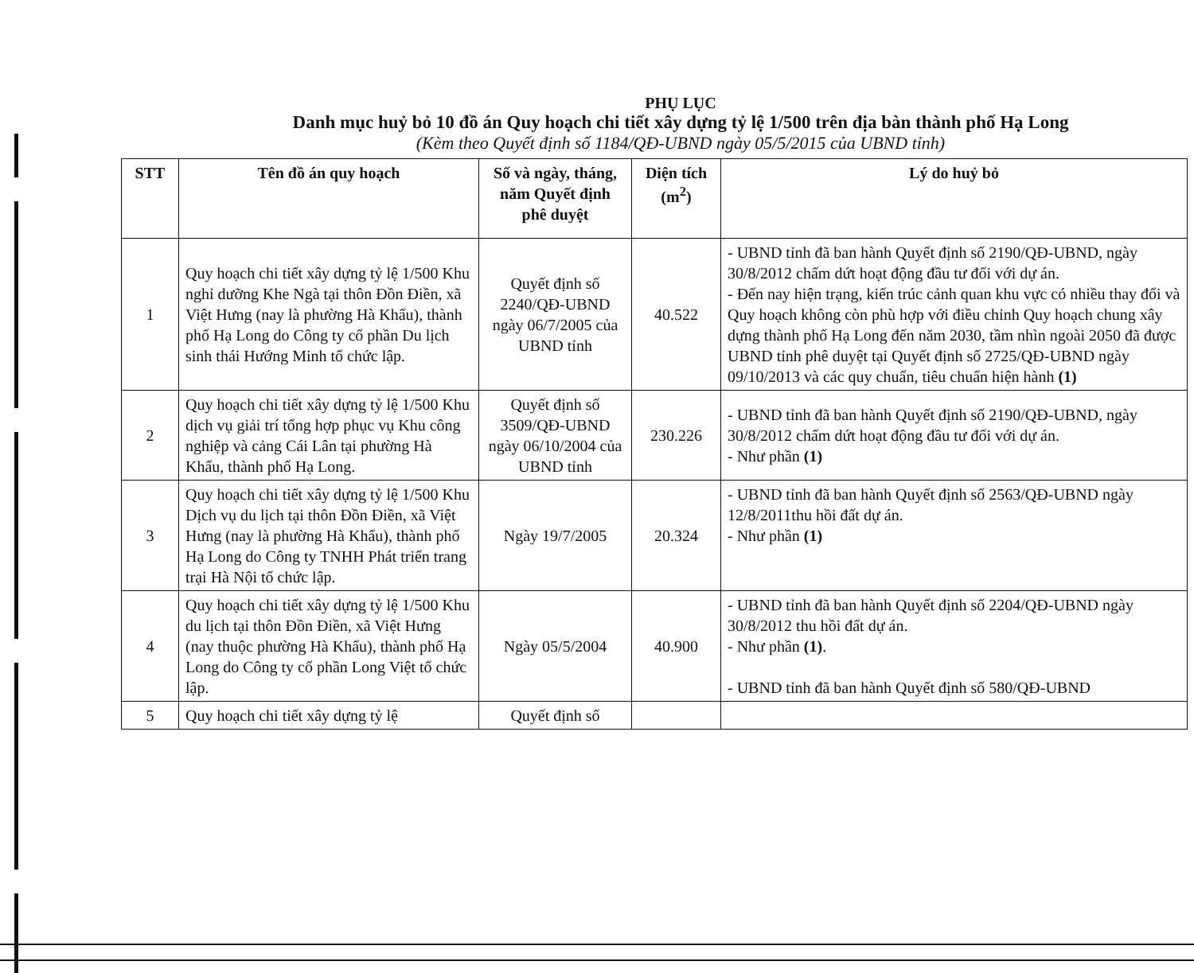PHỤ LỤC
Danh mục huỷ bỏ 10 đồ án Quy hoạch chi tiết xây dựng tỷ lệ 1/500 trên địa bàn thành phố Hạ Long
(Kèm theo Quyết định số 1184/QĐ-UBND ngày 05/5/2015 của UBND tỉnh)
| STT | Tên đồ án quy hoạch | Số và ngày, tháng, năm Quyết định phê duyệt | Diện tích (m<sup>2</sup>) | Lý do huỷ bỏ |
| --- | --- | --- | --- | --- |
| 1 | Quy hoạch chi tiết xây dựng tỷ lệ 1/500 Khu nghỉ dưỡng Khe Ngà tại thôn Đồn Điền, xã Việt Hưng (nay là phường Hà Khẩu), thành phố Hạ Long do Công ty cổ phần Du lịch sinh thái Hướng Minh tổ chức lập. | Quyết định số 2240/QĐ-UBND ngày 06/7/2005 của UBND tỉnh | 40.522 | - UBND tỉnh đã ban hành Quyết định số 2190/QĐ-UBND, ngày 30/8/2012 chấm dứt hoạt động đầu tư đối với dự án. - Đến nay hiện trạng, kiến trúc cảnh quan khu vực có nhiều thay đổi và Quy hoạch không còn phù hợp với điều chỉnh Quy hoạch chung xây dựng thành phố Hạ Long đến năm 2030, tầm nhìn ngoài 2050 đã được UBND tỉnh phê duyệt tại Quyết định số 2725/QĐ-UBND ngày 09/10/2013 và các quy chuẩn, tiêu chuẩn hiện hành (1) |
| 2 | Quy hoạch chi tiết xây dựng tỷ lệ 1/500 Khu dịch vụ giải trí tổng hợp phục vụ Khu công nghiệp và cảng Cái Lân tại phường Hà Khẩu, thành phố Hạ Long. | Quyết định số 3509/QĐ-UBND ngày 06/10/2004 của UBND tỉnh | 230.226 | - UBND tỉnh đã ban hành Quyết định số 2190/QĐ-UBND, ngày 30/8/2012 chấm dứt hoạt động đầu tư đối với dự án. - Như phần (1) |
| 3 | Quy hoạch chi tiết xây dựng tỷ lệ 1/500 Khu Dịch vụ du lịch tại thôn Đồn Điền, xã Việt Hưng (nay là phường Hà Khẩu), thành phố Hạ Long do Công ty TNHH Phát triển trang trại Hà Nội tổ chức lập. | Ngày 19/7/2005 | 20.324 | - UBND tỉnh đã ban hành Quyết định số 2563/QĐ-UBND ngày 12/8/2011thu hồi đất dự án. - Như phần (1) |
| 4 | Quy hoạch chi tiết xây dựng tỷ lệ 1/500 Khu du lịch tại thôn Đồn Điền, xã Việt Hưng (nay thuộc phường Hà Khẩu), thành phố Hạ Long do Công ty cổ phần Long Việt tổ chức lập. | Ngày 05/5/2004 | 40.900 | - UBND tỉnh đã ban hành Quyết định số 2204/QĐ-UBND ngày 30/8/2012 thu hồi đất dự án. - Như phần (1) . - UBND tỉnh đã ban hành Quyết định số 580/QĐ-UBND |
| 5 | Quy hoạch chi tiết xây dựng tỷ lệ | Quyết định số | | |